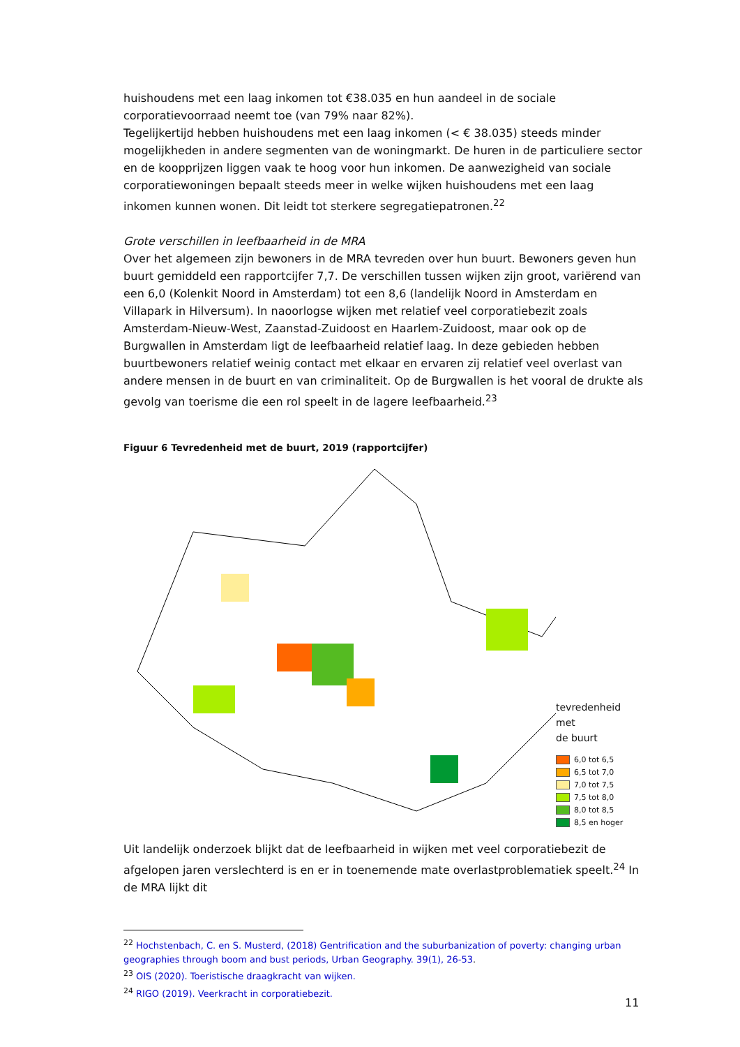huishoudens met een laag inkomen tot €38.035 en hun aandeel in de sociale corporatievoorraad neemt toe (van 79% naar 82%).
Tegelijkertijd hebben huishoudens met een laag inkomen (< € 38.035) steeds minder mogelijkheden in andere segmenten van de woningmarkt. De huren in de particuliere sector en de koopprijzen liggen vaak te hoog voor hun inkomen. De aanwezigheid van sociale corporatiewoningen bepaalt steeds meer in welke wijken huishoudens met een laag inkomen kunnen wonen. Dit leidt tot sterkere segregatiepatronen.<sup>22</sup>
Grote verschillen in leefbaarheid in de MRA
Over het algemeen zijn bewoners in de MRA tevreden over hun buurt. Bewoners geven hun buurt gemiddeld een rapportcijfer 7,7. De verschillen tussen wijken zijn groot, variërend van een 6,0 (Kolenkit Noord in Amsterdam) tot een 8,6 (landelijk Noord in Amsterdam en Villapark in Hilversum). In naoorlogse wijken met relatief veel corporatiebezit zoals Amsterdam-Nieuw-West, Zaanstad-Zuidoost en Haarlem-Zuidoost, maar ook op de Burgwallen in Amsterdam ligt de leefbaarheid relatief laag. In deze gebieden hebben buurtbewoners relatief weinig contact met elkaar en ervaren zij relatief veel overlast van andere mensen in de buurt en van criminaliteit. Op de Burgwallen is het vooral de drukte als gevolg van toerisme die een rol speelt in de lagere leefbaarheid.<sup>23</sup>
Figuur 6 Tevredenheid met de buurt, 2019 (rapportcijfer)
tevredenheid met
de buurt
6,0 tot 6,5
6,5 tot 7,0
7,0 tot 7,5
7,5 tot 8,0
8,0 tot 8,5
8,5 en hoger
Uit landelijk onderzoek blijkt dat de leefbaarheid in wijken met veel corporatiebezit de afgelopen jaren verslechterd is en er in toenemende mate overlastproblematiek speelt.<sup>24</sup> In de MRA lijkt dit
<sup>22</sup> Hochstenbach, C. en S. Musterd, (2018) Gentrification and the suburbanization of poverty: changing urban geographies through boom and bust periods, Urban Geography. 39(1), 26-53.
<sup>23</sup> OIS (2020). Toeristische draagkracht van wijken.
<sup>24</sup> RIGO (2019). Veerkracht in corporatiebezit.
11